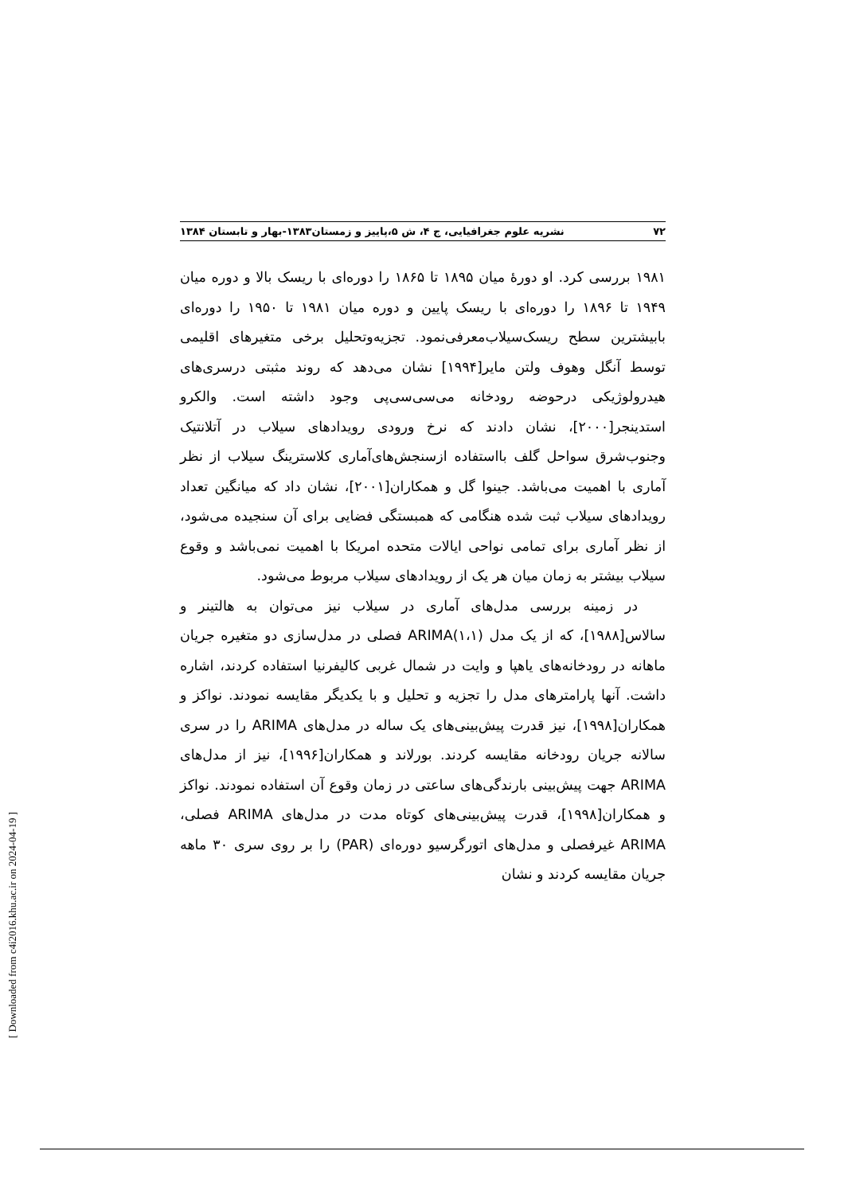۷۲ نشریه علوم جغرافیایی، ج ۴، ش ۵،پاییز و زمستان۱۳۸۳-بهار و تابستان ۱۳۸۴
۱۹۸۱ بررسی کرد. او دورهٔ میان ۱۸۹۵ تا ۱۸۶۵ را دوره‌ای با ریسک بالا و دوره میان ۱۹۴۹ تا ۱۸۹۶ را دوره‌ای با ریسک پایین و دوره میان ۱۹۸۱ تا ۱۹۵۰ را دوره‌ای بابیشترین سطح ریسک‌سیلاب‌معرفی‌نمود. تجزیه‌وتحلیل برخی متغیرهای اقلیمی توسط آنگل وهوف ولتن مایر[۱۹۹۴] نشان می‌دهد که روند مثبتی درسری‌های هیدرولوژیکی درحوضه رودخانه می‌سی‌سی‌پی وجود داشته است. والکرو استدینجر[۲۰۰۰]، نشان دادند که نرخ ورودی رویدادهای سیلاب در آتلانتیک وجنوب‌شرق سواحل گلف بااستفاده ازسنجش‌های‌آماری کلاسترینگ سیلاب از نظر آماری با اهمیت می‌باشد. جینوا گل و همکاران[۲۰۰۱]، نشان داد که میانگین تعداد رویدادهای سیلاب ثبت شده هنگامی که همبستگی فضایی برای آن سنجیده می‌شود، از نظر آماری برای تمامی نواحی ایالات متحده امریکا با اهمیت نمی‌باشد و وقوع سیلاب بیشتر به زمان میان هر یک از رویدادهای سیلاب مربوط می‌شود.
در زمینه بررسی مدل‌های آماری در سیلاب نیز می‌توان به هالتینر و سالاس[۱۹۸۸]، که از یک مدل ARIMA(۱،۱) فصلی در مدل‌سازی دو متغیره جریان ماهانه در رودخانه‌های یاهپا و وایت در شمال غربی کالیفرنیا استفاده کردند، اشاره داشت. آنها پارامترهای مدل را تجزیه و تحلیل و با یکدیگر مقایسه نمودند. نواکز و همکاران[۱۹۹۸]، نیز قدرت پیش‌بینی‌های یک ساله در مدل‌های ARIMA را در سری سالانه جریان رودخانه مقایسه کردند. بورلاند و همکاران[۱۹۹۶]، نیز از مدل‌های ARIMA جهت پیش‌بینی بارندگی‌های ساعتی در زمان وقوع آن استفاده نمودند. نواکز و همکاران[۱۹۹۸]، قدرت پیش‌بینی‌های کوتاه مدت در مدل‌های ARIMA فصلی، ARIMA غیرفصلی و مدل‌های اتورگرسیو دوره‌ای (PAR) را بر روی سری ۳۰ ماهه جریان مقایسه کردند و نشان
[ Downloaded from c4i2016.khu.ac.ir on 2024-04-19 ]